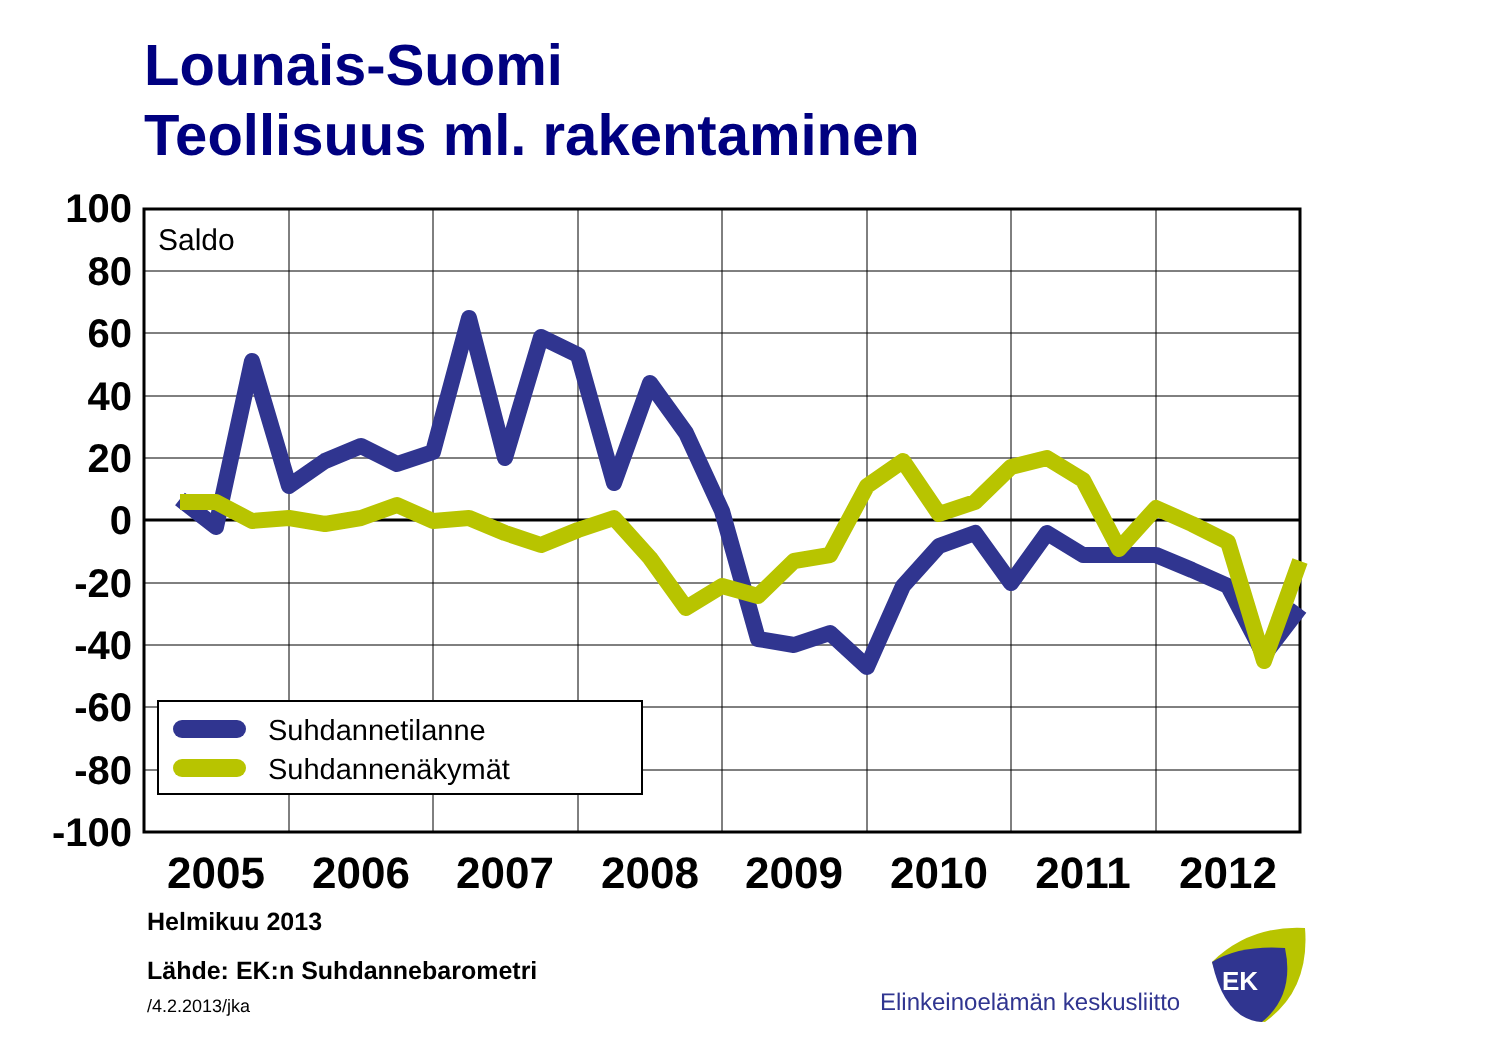Lounais-Suomi
Teollisuus ml. rakentaminen
100
80
60
40
20
0
-20
-40
-60
-80
-100
2005
2006
2007
2008
2009
2010
2011
2012
Saldo
Suhdannetilanne
Suhdannenäkymät
Elinkeinoelämän keskusliitto
EK
Helmikuu 2013
Lähde: EK:n Suhdannebarometri
/4.2.2013/jka